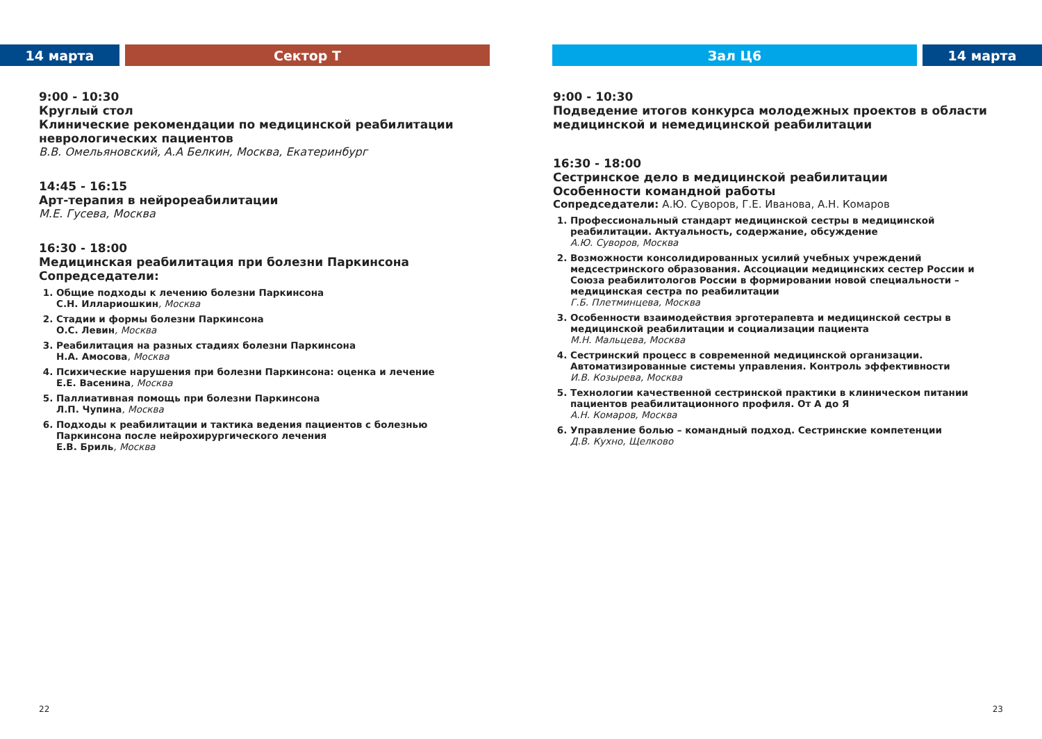14 марта Сектор Т
9:00 - 10:30
Круглый стол
Клинические рекомендации по медицинской реабилитации неврологических пациентов
В.В. Омельяновский, А.А Белкин, Москва, Екатеринбург
14:45 - 16:15
Арт-терапия в нейрореабилитации
М.Е. Гусева, Москва
16:30 - 18:00
Медицинская реабилитация при болезни Паркинсона
Сопредседатели:
1. Общие подходы к лечению болезни Паркинсона
С.Н. Иллариошкин, Москва
2. Стадии и формы болезни Паркинсона
О.С. Левин, Москва
3. Реабилитация на разных стадиях болезни Паркинсона
Н.А. Амосова, Москва
4. Психические нарушения при болезни Паркинсона: оценка и лечение
Е.Е. Васенина, Москва
5. Паллиативная помощь при болезни Паркинсона
Л.П. Чупина, Москва
6. Подходы к реабилитации и тактика ведения пациентов с болезнью Паркинсона после нейрохирургического лечения
Е.В. Бриль, Москва
22
Зал Ц6 14 марта
9:00 - 10:30
Подведение итогов конкурса молодежных проектов в области медицинской и немедицинской реабилитации
16:30 - 18:00
Сестринское дело в медицинской реабилитации
Особенности командной работы
Сопредседатели: А.Ю. Суворов, Г.Е. Иванова, А.Н. Комаров
1. Профессиональный стандарт медицинской сестры в медицинской реабилитации. Актуальность, содержание, обсуждение
А.Ю. Суворов, Москва
2. Возможности консолидированных усилий учебных учреждений медсестринского образования. Ассоциации медицинских сестер России и Союза реабилитологов России в формировании новой специальности – медицинская сестра по реабилитации
Г.Б. Плетминцева, Москва
3. Особенности взаимодействия эрготерапевта и медицинской сестры в медицинской реабилитации и социализации пациента
М.Н. Мальцева, Москва
4. Сестринский процесс в современной медицинской организации. Автоматизированные системы управления. Контроль эффективности
И.В. Козырева, Москва
5. Технологии качественной сестринской практики в клиническом питании пациентов реабилитационного профиля. От А до Я
А.Н. Комаров, Москва
6. Управление болью – командный подход. Сестринские компетенции
Д.В. Кухно, Щелково
23